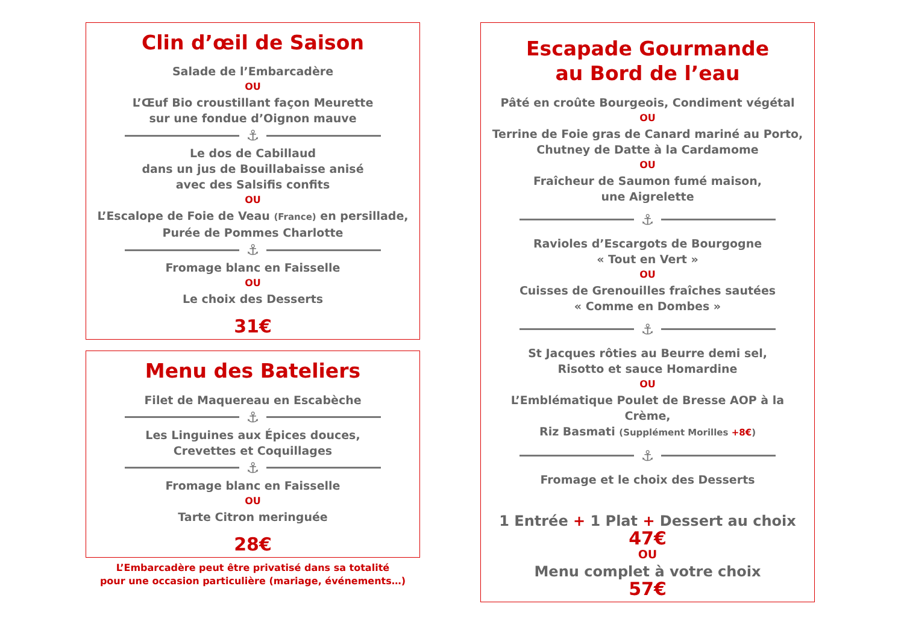Clin d’œil de Saison
Salade de l’Embarcadère
OU
L’Œuf Bio croustillant façon Meurette
sur une fondue d’Oignon mauve
⚓
Le dos de Cabillaud
dans un jus de Bouillabaisse anisé
avec des Salsifis confits
OU
L’Escalope de Foie de Veau (France) en persillade,
Purée de Pommes Charlotte
⚓
Fromage blanc en Faisselle
OU
Le choix des Desserts
31€
Menu des Bateliers
Filet de Maquereau en Escabèche
⚓
Les Linguines aux Épices douces,
Crevettes et Coquillages
⚓
Fromage blanc en Faisselle
OU
Tarte Citron meringuée
28€
L’Embarcadère peut être privatisé dans sa totalité
pour une occasion particulière (mariage, événements…)
Escapade Gourmande
au Bord de l’eau
Pâté en croûte Bourgeois, Condiment végétal
OU
Terrine de Foie gras de Canard mariné au Porto,
Chutney de Datte à la Cardamome
OU
Fraîcheur de Saumon fumé maison,
une Aigrelette
⚓
Ravioles d’Escargots de Bourgogne
« Tout en Vert »
OU
Cuisses de Grenouilles fraîches sautées
« Comme en Dombes »
⚓
St Jacques rôties au Beurre demi sel,
Risotto et sauce Homardine
OU
L’Emblématique Poulet de Bresse AOP à la Crème,
Riz Basmati (Supplément Morilles +8€)
⚓
Fromage et le choix des Desserts
1 Entrée + 1 Plat + Dessert au choix
47€
OU
Menu complet à votre choix
57€